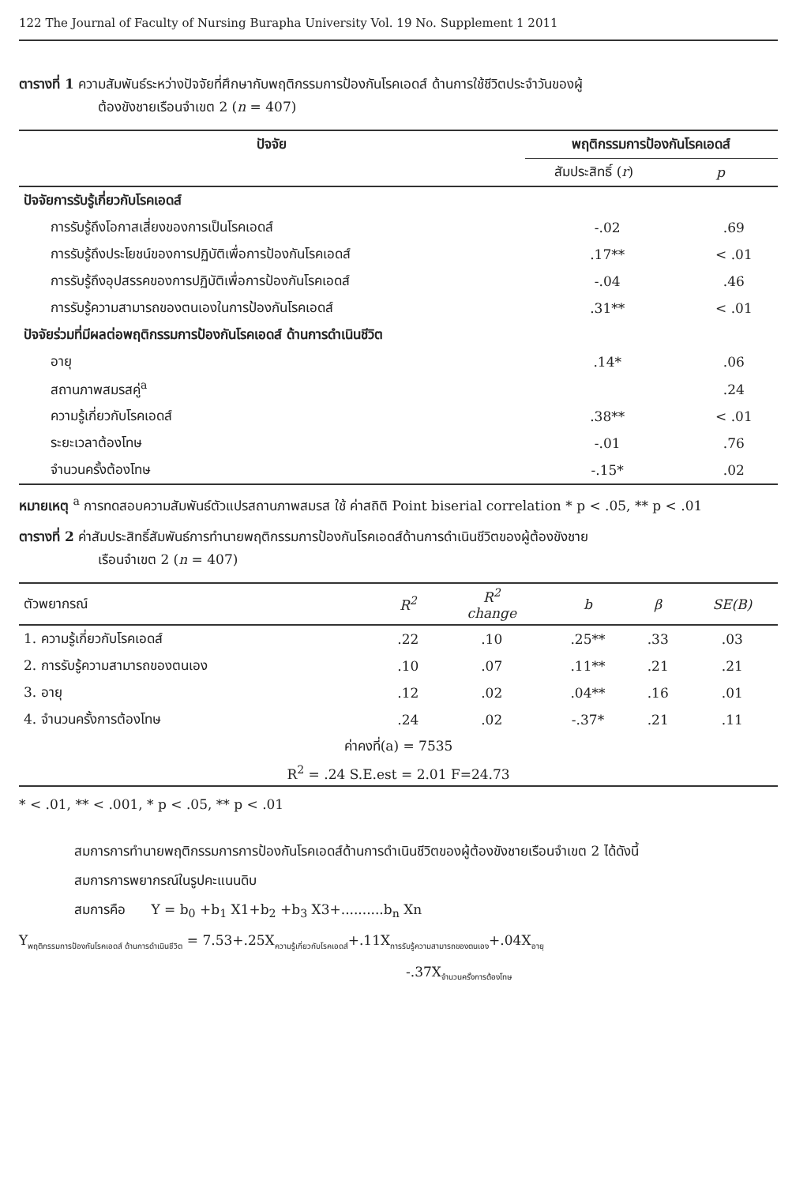122 The Journal of Faculty of Nursing Burapha University Vol. 19 No. Supplement 1 2011
ตารางที่ 1 ความสัมพันธ์ระหว่างปัจจัยที่ศึกษากับพฤติกรรมการป้องกันโรคเอดส์ ด้านการใช้ชีวิตประจำวันของผู้
ต้องขังชายเรือนจำเขต 2 (n = 407)
| ปัจจัย | พฤติกรรมการป้องกันโรคเอดส์ | |
| --- | --- | --- |
| | สัมประสิทธิ์ ( r ) | p |
| ปัจจัยการรับรู้เกี่ยวกับโรคเอดส์ | | |
| การรับรู้ถึงโอกาสเสี่ยงของการเป็นโรคเอดส์ | -.02 | .69 |
| การรับรู้ถึงประโยชน์ของการปฏิบัติเพื่อการป้องกันโรคเอดส์ | .17** | < .01 |
| การรับรู้ถึงอุปสรรคของการปฏิบัติเพื่อการป้องกันโรคเอดส์ | -.04 | .46 |
| การรับรู้ความสามารถของตนเองในการป้องกันโรคเอดส์ | .31** | < .01 |
| ปัจจัยร่วมที่มีผลต่อพฤติกรรมการป้องกันโรคเอดส์ ด้านการดำเนินชีวิต | | |
| อายุ | .14* | .06 |
| สถานภาพสมรสคู่<sup>a</sup> | | .24 |
| ความรู้เกี่ยวกับโรคเอดส์ | .38** | < .01 |
| ระยะเวลาต้องโทษ | -.01 | .76 |
| จำนวนครั้งต้องโทษ | -.15* | .02 |
หมายเหตุ <sup>a</sup> การทดสอบความสัมพันธ์ตัวแปรสถานภาพสมรส ใช้ ค่าสถิติ Point biserial correlation * p < .05, ** p < .01
ตารางที่ 2 ค่าสัมประสิทธิ์สัมพันธ์การทำนายพฤติกรรมการป้องกันโรคเอดส์ด้านการดำเนินชีวิตของผู้ต้องขังชาย
เรือนจำเขต 2 (n = 407)
| ตัวพยากรณ์ | R<sup>2</sup> | R<sup>2</sup> change | b | β | SE(B) |
| --- | --- | --- | --- | --- | --- |
| 1. ความรู้เกี่ยวกับโรคเอดส์ | .22 | .10 | .25** | .33 | .03 |
| 2. การรับรู้ความสามารถของตนเอง | .10 | .07 | .11** | .21 | .21 |
| 3. อายุ | .12 | .02 | .04** | .16 | .01 |
| 4. จำนวนครั้งการต้องโทษ | .24 | .02 | -.37* | .21 | .11 |
| ค่าคงที่(a) = 7535 | | | | | |
| R<sup>2</sup> = .24 S.E.est = 2.01 F=24.73 | | | | | |
* < .01, ** < .001, * p < .05, ** p < .01
สมการการทำนายพฤติกรรมการการป้องกันโรคเอดส์ด้านการดำเนินชีวิตของผู้ต้องขังชายเรือนจำเขต 2 ได้ดังนี้
สมการการพยากรณ์ในรูปคะแนนดิบ
สมการคือ Y = b<sub>0</sub> +b<sub>1</sub> X1+b<sub>2</sub> +b<sub>3</sub> X3+..........b<sub>n</sub> Xn
Y<sub>พฤติกรรมการป้องกันโรคเอดส์ ด้านการดำเนินชีวิต</sub> = 7.53+.25X<sub>ความรู้เกี่ยวกับโรคเอดส์</sub>+.11X<sub>การรับรู้ความสามารถของตนเอง</sub>+.04X<sub>อายุ</sub>
-.37X<sub>จำนวนครั้งการต้องโทษ</sub>